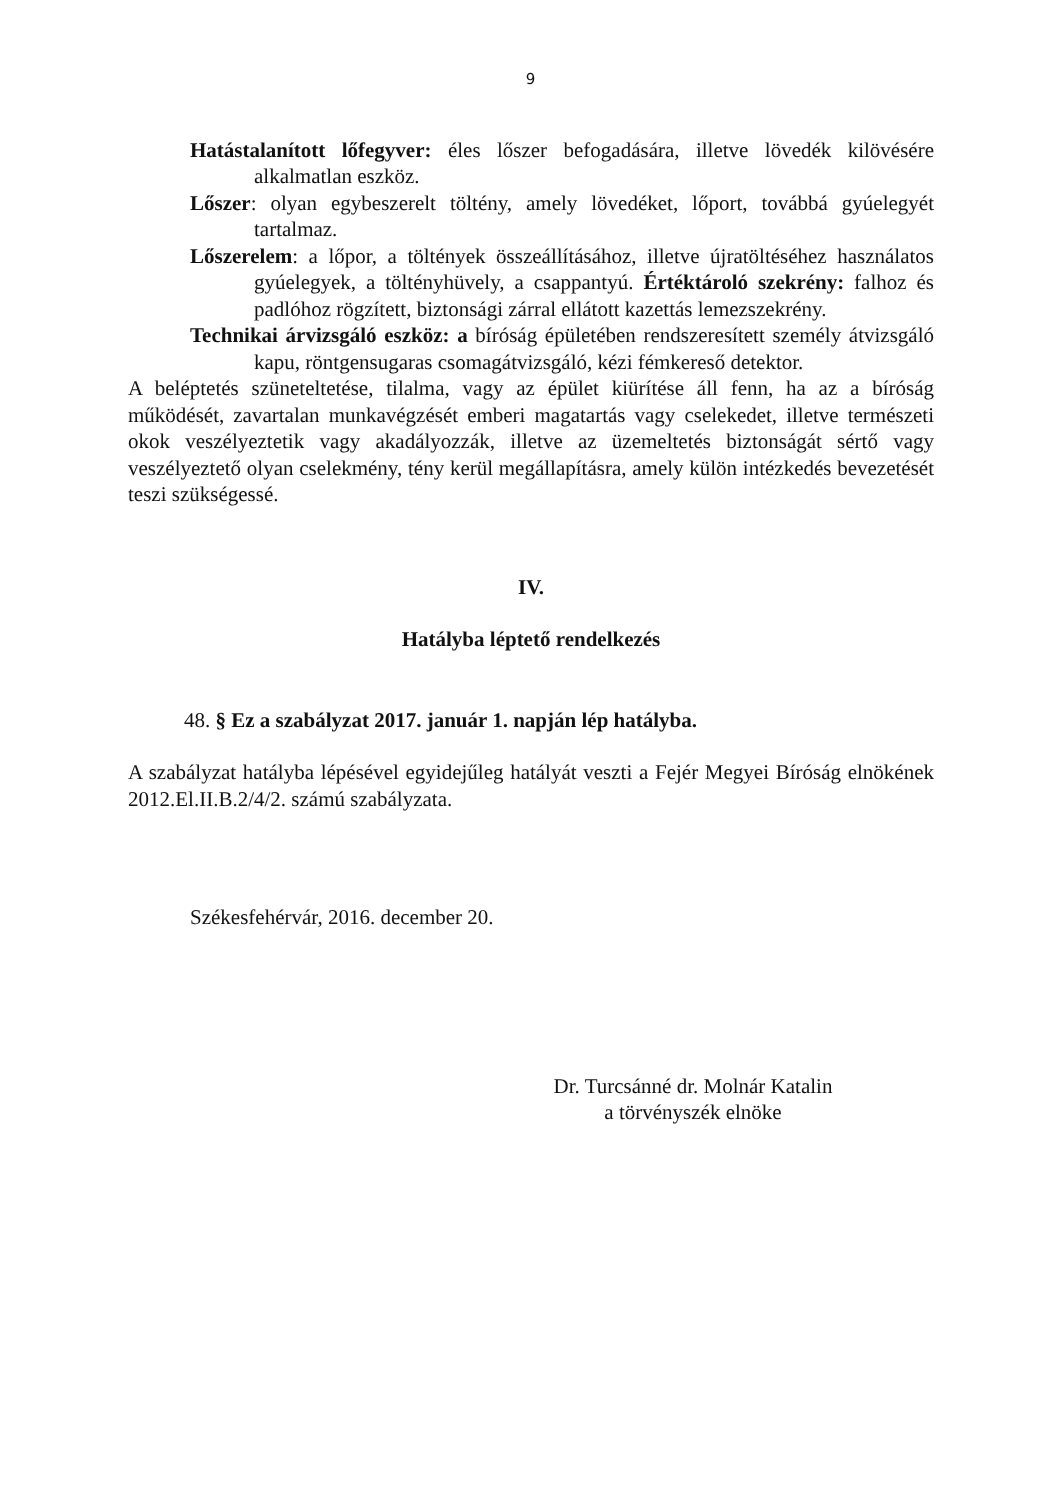9
Hatástalanított lőfegyver: éles lőszer befogadására, illetve lövedék kilövésére alkalmatlan eszköz.
Lőszer: olyan egybeszerelt töltény, amely lövedéket, lőport, továbbá gyúelegyét tartalmaz.
Lőszerelem: a lőpor, a töltények összeállításához, illetve újratöltéséhez használatos gyúelegyek, a töltényhüvely, a csappantyú. Értéktároló szekrény: falhoz és padlóhoz rögzített, biztonsági zárral ellátott kazettás lemezszekrény.
Technikai árvizsgáló eszköz: a bíróság épületében rendszeresített személy átvizsgáló kapu, röntgensugaras csomagátvizsgáló, kézi fémkereső detektor.
A beléptetés szüneteltetése, tilalma, vagy az épület kiürítése áll fenn, ha az a bíróság működését, zavartalan munkavégzését emberi magatartás vagy cselekedet, illetve természeti okok veszélyeztetik vagy akadályozzák, illetve az üzemeltetés biztonságát sértő vagy veszélyeztető olyan cselekmény, tény kerül megállapításra, amely külön intézkedés bevezetését teszi szükségessé.
IV.
Hatályba léptető rendelkezés
48. § Ez a szabályzat 2017. január 1. napján lép hatályba.
A szabályzat hatályba lépésével egyidejűleg hatályát veszti a Fejér Megyei Bíróság elnökének 2012.El.II.B.2/4/2. számú szabályzata.
Székesfehérvár, 2016. december 20.
Dr. Turcsánné dr. Molnár Katalin
a törvényszék elnöke